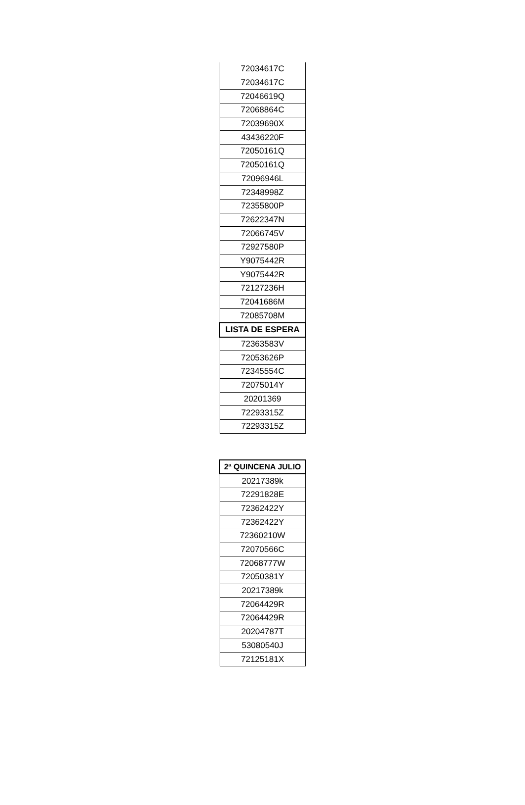| 72034617C |
| 72034617C |
| 72046619Q |
| 72068864C |
| 72039690X |
| 43436220F |
| 72050161Q |
| 72050161Q |
| 72096946L |
| 72348998Z |
| 72355800P |
| 72622347N |
| 72066745V |
| 72927580P |
| Y9075442R |
| Y9075442R |
| 72127236H |
| 72041686M |
| 72085708M |
| LISTA DE ESPERA |
| 72363583V |
| 72053626P |
| 72345554C |
| 72075014Y |
| 20201369 |
| 72293315Z |
| 72293315Z |
| 2ª QUINCENA JULIO |
| --- |
| 20217389k |
| 72291828E |
| 72362422Y |
| 72362422Y |
| 72360210W |
| 72070566C |
| 72068777W |
| 72050381Y |
| 20217389k |
| 72064429R |
| 72064429R |
| 20204787T |
| 53080540J |
| 72125181X |